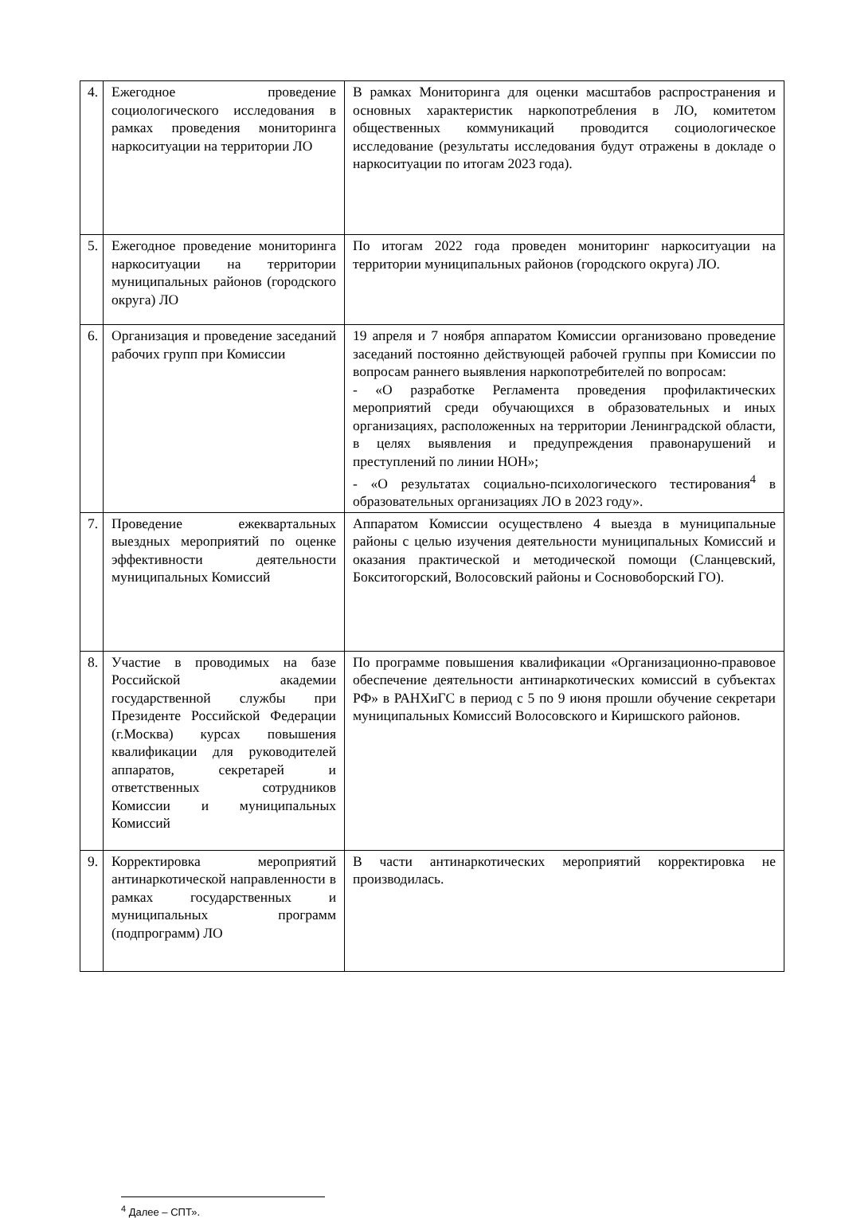| 4. | Ежегодное проведение социологического исследования в рамках проведения мониторинга наркоситуации на территории ЛО | В рамках Мониторинга для оценки масштабов распространения и основных характеристик наркопотребления в ЛО, комитетом общественных коммуникаций проводится социологическое исследование (результаты исследования будут отражены в докладе о наркоситуации по итогам 2023 года). |
| 5. | Ежегодное проведение мониторинга наркоситуации на территории муниципальных районов (городского округа) ЛО | По итогам 2022 года проведен мониторинг наркоситуации на территории муниципальных районов (городского округа) ЛО. |
| 6. | Организация и проведение заседаний рабочих групп при Комиссии | 19 апреля и 7 ноября аппаратом Комиссии организовано проведение заседаний постоянно действующей рабочей группы при Комиссии по вопросам раннего выявления наркопотребителей по вопросам: - «О разработке Регламента проведения профилактических мероприятий среди обучающихся в образовательных и иных организациях, расположенных на территории Ленинградской области, в целях выявления и предупреждения правонарушений и преступлений по линии НОН»; - «О результатах социально-психологического тестирования<sup>4</sup> в образовательных организациях ЛО в 2023 году». |
| 7. | Проведение ежеквартальных выездных мероприятий по оценке эффективности деятельности муниципальных Комиссий | Аппаратом Комиссии осуществлено 4 выезда в муниципальные районы с целью изучения деятельности муниципальных Комиссий и оказания практической и методической помощи (Сланцевский, Бокситогорский, Волосовский районы и Сосновоборский ГО). |
| 8. | Участие в проводимых на базе Российской академии государственной службы при Президенте Российской Федерации (г.Москва) курсах повышения квалификации для руководителей аппаратов, секретарей и ответственных сотрудников Комиссии и муниципальных Комиссий | По программе повышения квалификации «Организационно-правовое обеспечение деятельности антинаркотических комиссий в субъектах РФ» в РАНХиГС в период с 5 по 9 июня прошли обучение секретари муниципальных Комиссий Волосовского и Киришского районов. |
| 9. | Корректировка мероприятий антинаркотической направленности в рамках государственных и муниципальных программ (подпрограмм) ЛО | В части антинаркотических мероприятий корректировка не производилась. |
<sup>4</sup> Далее – СПТ».